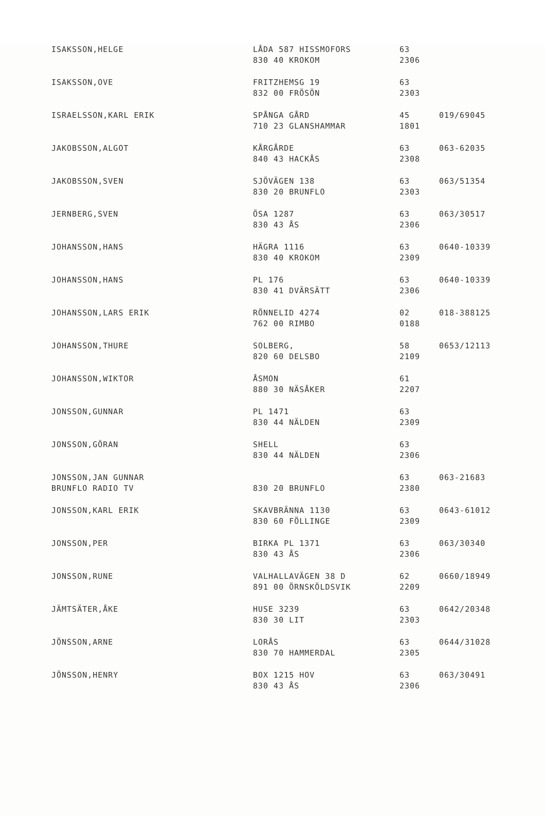| ISAKSSON,HELGE | LÅDA 587 HISSMOFORS 830 40 KROKOM | 63 2306 | |
| ISAKSSON,OVE | FRITZHEMSG 19 832 00 FRÖSÖN | 63 2303 | |
| ISRAELSSON,KARL ERIK | SPÅNGA GÅRD 710 23 GLANSHAMMAR | 45 1801 | 019/69045 |
| JAKOBSSON,ALGOT | KÅRGÅRDE 840 43 HACKÅS | 63 2308 | 063-62035 |
| JAKOBSSON,SVEN | SJÖVÄGEN 138 830 20 BRUNFLO | 63 2303 | 063/51354 |
| JERNBERG,SVEN | ÖSA 1287 830 43 ÅS | 63 2306 | 063/30517 |
| JOHANSSON,HANS | HÄGRA 1116 830 40 KROKOM | 63 2309 | 0640-10339 |
| JOHANSSON,HANS | PL 176 830 41 DVÄRSÄTT | 63 2306 | 0640-10339 |
| JOHANSSON,LARS ERIK | RÖNNELID 4274 762 00 RIMBO | 02 0188 | 018-388125 |
| JOHANSSON,THURE | SOLBERG, 820 60 DELSBO | 58 2109 | 0653/12113 |
| JOHANSSON,WIKTOR | ÅSMON 880 30 NÄSÅKER | 61 2207 | |
| JONSSON,GUNNAR | PL 1471 830 44 NÄLDEN | 63 2309 | |
| JONSSON,GÖRAN | SHELL 830 44 NÄLDEN | 63 2306 | |
| JONSSON,JAN GUNNAR BRUNFLO RADIO TV | 830 20 BRUNFLO | 63 2380 | 063-21683 |
| JONSSON,KARL ERIK | SKAVBRÄNNA 1130 830 60 FÖLLINGE | 63 2309 | 0643-61012 |
| JONSSON,PER | BIRKA PL 1371 830 43 ÅS | 63 2306 | 063/30340 |
| JONSSON,RUNE | VALHALLAVÄGEN 38 D 891 00 ÖRNSKÖLDSVIK | 62 2209 | 0660/18949 |
| JÄMTSÄTER,ÅKE | HUSE 3239 830 30 LIT | 63 2303 | 0642/20348 |
| JÖNSSON,ARNE | LORÅS 830 70 HAMMERDAL | 63 2305 | 0644/31028 |
| JÖNSSON,HENRY | BOX 1215 HOV 830 43 ÅS | 63 2306 | 063/30491 |